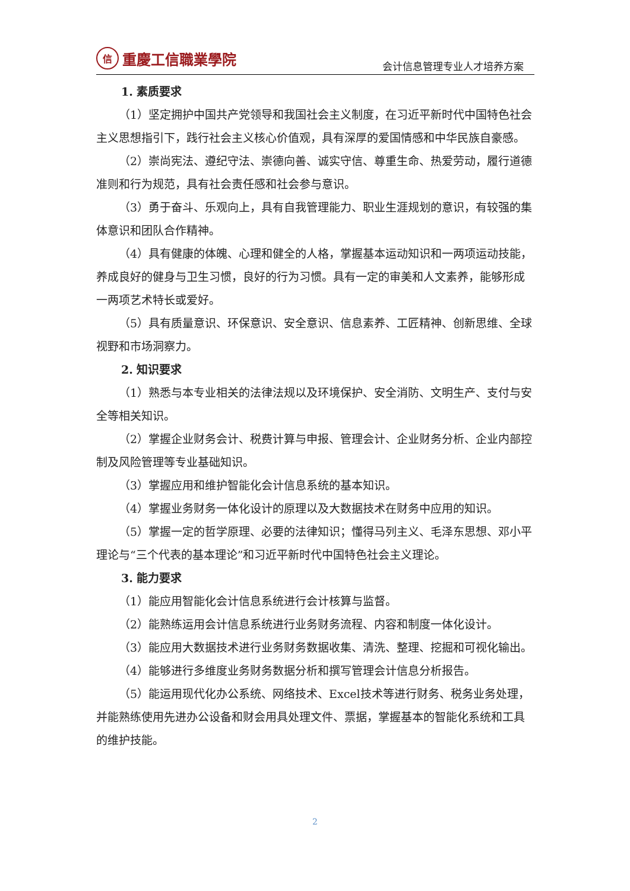信
重慶工信職業學院
会计信息管理专业人才培养方案
1. 素质要求
（1）坚定拥护中国共产党领导和我国社会主义制度，在习近平新时代中国特色社会主义思想指引下，践行社会主义核心价值观，具有深厚的爱国情感和中华民族自豪感。
（2）崇尚宪法、遵纪守法、崇德向善、诚实守信、尊重生命、热爱劳动，履行道德准则和行为规范，具有社会责任感和社会参与意识。
（3）勇于奋斗、乐观向上，具有自我管理能力、职业生涯规划的意识，有较强的集体意识和团队合作精神。
（4）具有健康的体魄、心理和健全的人格，掌握基本运动知识和一两项运动技能，养成良好的健身与卫生习惯，良好的行为习惯。具有一定的审美和人文素养，能够形成一两项艺术特长或爱好。
（5）具有质量意识、环保意识、安全意识、信息素养、工匠精神、创新思维、全球视野和市场洞察力。
2. 知识要求
（1）熟悉与本专业相关的法律法规以及环境保护、安全消防、文明生产、支付与安全等相关知识。
（2）掌握企业财务会计、税费计算与申报、管理会计、企业财务分析、企业内部控制及风险管理等专业基础知识。
（3）掌握应用和维护智能化会计信息系统的基本知识。
（4）掌握业务财务一体化设计的原理以及大数据技术在财务中应用的知识。
（5）掌握一定的哲学原理、必要的法律知识；懂得马列主义、毛泽东思想、邓小平理论与“三个代表的基本理论”和习近平新时代中国特色社会主义理论。
3. 能力要求
（1）能应用智能化会计信息系统进行会计核算与监督。
（2）能熟练运用会计信息系统进行业务财务流程、内容和制度一体化设计。
（3）能应用大数据技术进行业务财务数据收集、清洗、整理、挖掘和可视化输出。
（4）能够进行多维度业务财务数据分析和撰写管理会计信息分析报告。
（5）能运用现代化办公系统、网络技术、Excel技术等进行财务、税务业务处理，并能熟练使用先进办公设备和财会用具处理文件、票据，掌握基本的智能化系统和工具的维护技能。
2